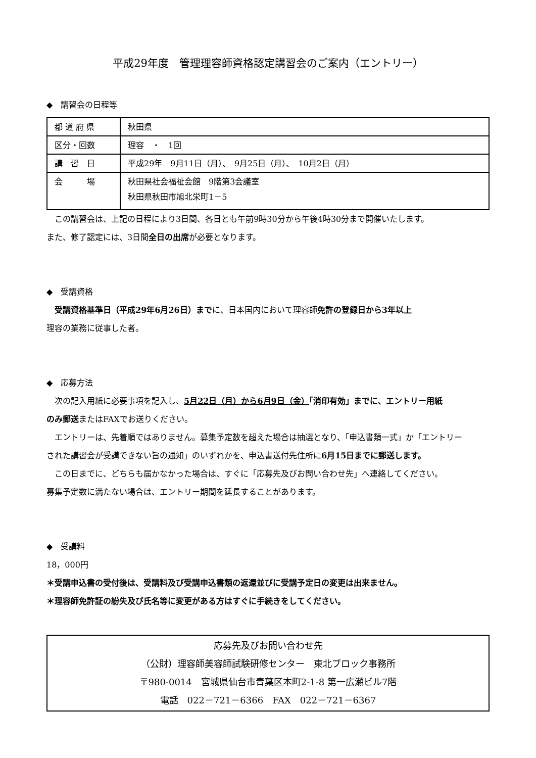平成29年度　管理理容師資格認定講習会のご案内（エントリー）
◆　講習会の日程等
| 都 道 府 県 | 秋田県 |
| 区分・回数 | 理容 ・ 1回 |
| 講 習 日 | 平成29年 9月11日（月）、 9月25日（月）、 10月2日（月） |
| 会 場 | 秋田県社会福祉会館 9階第3会議室 秋田県秋田市旭北栄町1－5 |
　この講習会は、上記の日程により3日間、各日とも午前9時30分から午後4時30分まで開催いたします。
また、修了認定には、3日間全日の出席が必要となります。
◆　受講資格
　受講資格基準日（平成29年6月26日）までに、日本国内において理容師免許の登録日から3年以上
理容の業務に従事した者。
◆　応募方法
　次の記入用紙に必要事項を記入し、5月22日（月）から6月9日（金）「消印有効」までに、エントリー用紙
のみ郵送またはFAXでお送りください。
　エントリーは、先着順ではありません。募集予定数を超えた場合は抽選となり、「申込書類一式」か「エントリー
された講習会が受講できない旨の通知」のいずれかを、申込書送付先住所に6月15日までに郵送します。
　この日までに、どちらも届かなかった場合は、すぐに「応募先及びお問い合わせ先」へ連絡してください。
募集予定数に満たない場合は、エントリー期間を延長することがあります。
◆　受講料
18，000円
＊受講申込書の受付後は、受講料及び受講申込書類の返還並びに受講予定日の変更は出来ません。
＊理容師免許証の紛失及び氏名等に変更がある方はすぐに手続きをしてください。
応募先及びお問い合わせ先
（公財）理容師美容師試験研修センター　東北ブロック事務所
〒980-0014　宮城県仙台市青葉区本町2-1-8 第一広瀬ビル7階
電話　022－721－6366　FAX　022－721－6367